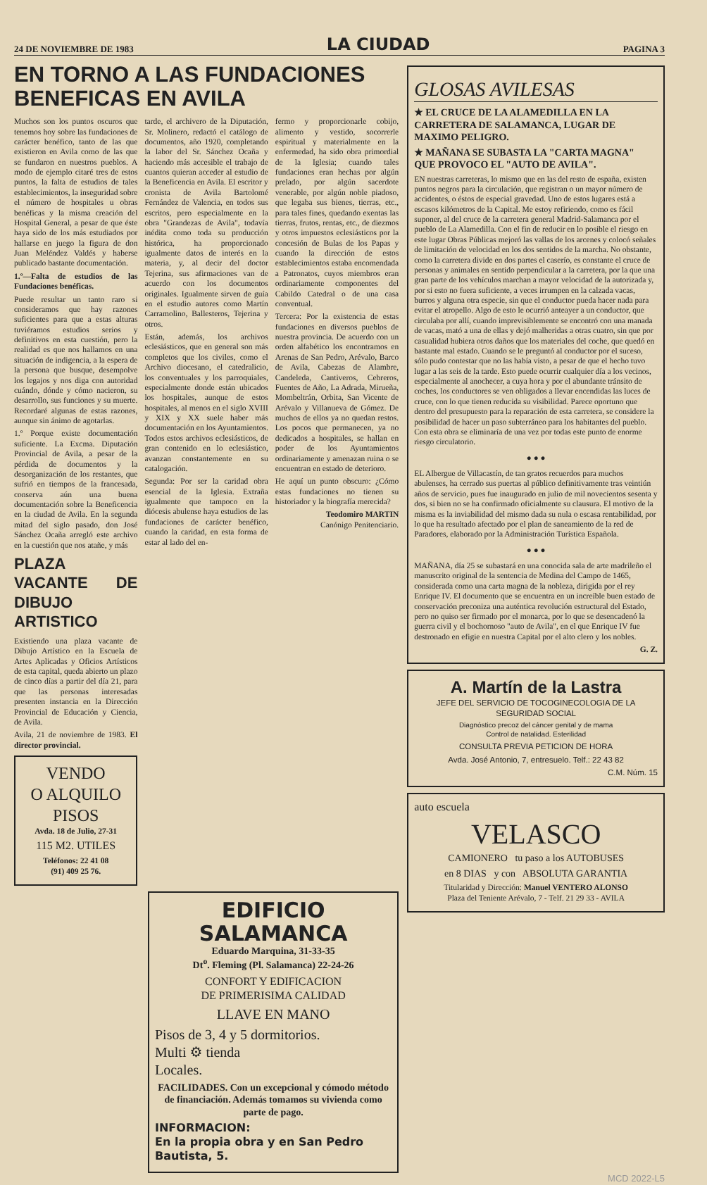24 DE NOVIEMBRE DE 1983 LA CIUDAD PAGINA 3
EN TORNO A LAS FUNDACIONES BENEFICAS EN AVILA
Muchos son los puntos oscuros que tenemos hoy sobre las fundaciones de carácter benéfico, tanto de las que existieron en Avila como de las que se fundaron en nuestros pueblos. A modo de ejemplo citaré tres de estos puntos, la falta de estudios de tales establecimientos, la inseguridad sobre el número de hospitales u obras benéficas y la misma creación del Hospital General, a pesar de que éste haya sido de los más estudiados por hallarse en juego la figura de don Juan Meléndez Valdés y haberse publicado bastante documentación.
1.º—Falta de estudios de las Fundaciones benéficas.
Puede resultar un tanto raro si consideramos que hay razones suficientes para que a estas alturas tuviéramos estudios serios y definitivos en esta cuestión, pero la realidad es que nos hallamos en una situación de indigencia, a la espera de la persona que busque, desempolve los legajos y nos diga con autoridad cuándo, dónde y cómo nacieron, su desarrollo, sus funciones y su muerte. Recordaré algunas de estas razones, aunque sin ánimo de agotarlas.
1.º Porque existe documentación suficiente. La Excma. Diputación Provincial de Avila, a pesar de la pérdida de documentos y la desorganización de los restantes, que sufrió en tiempos de la francesada, conserva aún una buena documentación sobre la Beneficencia en la ciudad de Avila. En la segunda mitad del siglo pasado, don José Sánchez Ocaña arregló este archivo en la cuestión que nos atañe, y más
PLAZA VACANTE DE DIBUJO ARTISTICO
Existiendo una plaza vacante de Dibujo Artístico en la Escuela de Artes Aplicadas y Oficios Artísticos de esta capital, queda abierto un plazo de cinco días a partir del día 21, para que las personas interesadas presenten instancia en la Dirección Provincial de Educación y Ciencia, de Avila.
Avila, 21 de noviembre de 1983. El director provincial.
VENDO
O ALQUILO
PISOS
Avda. 18 de Julio, 27-31
115 M2. UTILES
Teléfonos: 22 41 08
(91) 409 25 76.
tarde, el archivero de la Diputación, Sr. Molinero, redactó el catálogo de documentos, año 1920, completando la labor del Sr. Sánchez Ocaña y haciendo más accesible el trabajo de cuantos quieran acceder al estudio de la Beneficencia en Avila. El escritor y cronista de Avila Bartolomé Fernández de Valencia, en todos sus escritos, pero especialmente en la obra "Grandezas de Avila", todavía inédita como toda su producción histórica, ha proporcionado igualmente datos de interés en la materia, y, al decir del doctor Tejerina, sus afirmaciones van de acuerdo con los documentos originales. Igualmente sirven de guía en el estudio autores como Martín Carramolino, Ballesteros, Tejerina y otros.
Están, además, los archivos eclesiásticos, que en general son más completos que los civiles, como el Archivo diocesano, el catedralicio, los conventuales y los parroquiales, especialmente donde están ubicados los hospitales, aunque de estos hospitales, al menos en el siglo XVIII y XIX y XX suele haber más documentación en los Ayuntamientos. Todos estos archivos eclesiásticos, de gran contenido en lo eclesiástico, avanzan constantemente en su catalogación.
Segunda: Por ser la caridad obra esencial de la Iglesia. Extraña igualmente que tampoco en la diócesis abulense haya estudios de las fundaciones de carácter benéfico, cuando la caridad, en esta forma de estar al lado del en-
fermo y proporcionarle cobijo, alimento y vestido, socorrerle espiritual y materialmente en la enfermedad, ha sido obra primordial de la Iglesia; cuando tales fundaciones eran hechas por algún prelado, por algún sacerdote venerable, por algún noble piadoso, que legaba sus bienes, tierras, etc., para tales fines, quedando exentas las tierras, frutos, rentas, etc., de diezmos y otros impuestos eclesiásticos por la concesión de Bulas de los Papas y cuando la dirección de estos establecimientos estaba encomendada a Patronatos, cuyos miembros eran ordinariamente componentes del Cabildo Catedral o de una casa conventual.
Tercera: Por la existencia de estas fundaciones en diversos pueblos de nuestra provincia. De acuerdo con un orden alfabético los encontramos en Arenas de San Pedro, Arévalo, Barco de Avila, Cabezas de Alambre, Candeleda, Cantiveros, Cebreros, Fuentes de Año, La Adrada, Mirueña, Mombeltrán, Orbita, San Vicente de Arévalo y Villanueva de Gómez. De muchos de ellos ya no quedan restos. Los pocos que permanecen, ya no dedicados a hospitales, se hallan en poder de los Ayuntamientos ordinariamente y amenazan ruina o se encuentran en estado de deterioro.
He aquí un punto obscuro: ¿Cómo estas fundaciones no tienen su historiador y la biografía merecida?
Teodomiro MARTIN
Canónigo Penitenciario.
EDIFICIO
SALAMANCA
Eduardo Marquina, 31-33-35
Dt<sup>o</sup>. Fleming (Pl. Salamanca) 22-24-26
CONFORT Y EDIFICACION
DE PRIMERISIMA CALIDAD
LLAVE EN MANO
Pisos de 3, 4 y 5 dormitorios.
Multi ⚙ tienda
Locales.
FACILIDADES. Con un excepcional y cómodo método de financiación. Además tomamos su vivienda como parte de pago.
INFORMACION:
En la propia obra y en San Pedro Bautista, 5.
GLOSAS AVILESAS
★ EL CRUCE DE LA ALAMEDILLA EN LA CARRETERA DE SALAMANCA, LUGAR DE MAXIMO PELIGRO.
★ MAÑANA SE SUBASTA LA "CARTA MAGNA" QUE PROVOCO EL "AUTO DE AVILA".
EN nuestras carreteras, lo mismo que en las del resto de españa, existen puntos negros para la circulación, que registran o un mayor número de accidentes, o éstos de especial gravedad. Uno de estos lugares está a escasos kilómetros de la Capital. Me estoy refiriendo, como es fácil suponer, al del cruce de la carretera general Madrid-Salamanca por el pueblo de La Alamedilla. Con el fin de reducir en lo posible el riesgo en este lugar Obras Públicas mejoró las vallas de los arcenes y colocó señales de limitación de velocidad en los dos sentidos de la marcha. No obstante, como la carretera divide en dos partes el caserío, es constante el cruce de personas y animales en sentido perpendicular a la carretera, por la que una gran parte de los vehículos marchan a mayor velocidad de la autorizada y, por si esto no fuera suficiente, a veces irrumpen en la calzada vacas, burros y alguna otra especie, sin que el conductor pueda hacer nada para evitar el atropello. Algo de esto le ocurrió anteayer a un conductor, que circulaba por allí, cuando imprevisiblemente se encontró con una manada de vacas, mató a una de ellas y dejó malheridas a otras cuatro, sin que por casualidad hubiera otros daños que los materiales del coche, que quedó en bastante mal estado. Cuando se le preguntó al conductor por el suceso, sólo pudo contestar que no las había visto, a pesar de que el hecho tuvo lugar a las seis de la tarde. Esto puede ocurrir cualquier día a los vecinos, especialmente al anochecer, a cuya hora y por el abundante tránsito de coches, los conductores se ven obligados a llevar encendidas las luces de cruce, con lo que tienen reducida su visibilidad. Parece oportuno que dentro del presupuesto para la reparación de esta carretera, se considere la posibilidad de hacer un paso subterráneo para los habitantes del pueblo. Con esta obra se eliminaría de una vez por todas este punto de enorme riesgo circulatorio.
● ● ●
EL Albergue de Villacastín, de tan gratos recuerdos para muchos abulenses, ha cerrado sus puertas al público definitivamente tras veintiún años de servicio, pues fue inaugurado en julio de mil novecientos sesenta y dos, si bien no se ha confirmado oficialmente su clausura. El motivo de la misma es la inviabilidad del mismo dada su nula o escasa rentabilidad, por lo que ha resultado afectado por el plan de saneamiento de la red de Paradores, elaborado por la Administración Turística Española.
● ● ●
MAÑANA, día 25 se subastará en una conocida sala de arte madrileño el manuscrito original de la sentencia de Medina del Campo de 1465, considerada como una carta magna de la nobleza, dirigida por el rey Enrique IV. El documento que se encuentra en un increíble buen estado de conservación preconiza una auténtica revolución estructural del Estado, pero no quiso ser firmado por el monarca, por lo que se desencadenó la guerra civil y el bochornoso "auto de Avila", en el que Enrique IV fue destronado en efigie en nuestra Capital por el alto clero y los nobles.
G. Z.
A. Martín de la Lastra
JEFE DEL SERVICIO DE TOCOGINECOLOGIA DE LA SEGURIDAD SOCIAL
Diagnóstico precoz del cáncer genital y de mama
Control de natalidad. Esterilidad
CONSULTA PREVIA PETICION DE HORA
Avda. José Antonio, 7, entresuelo. Telf.: 22 43 82
C.M. Núm. 15
auto escuela
VELASCO
CAMIONERO tu paso a los AUTOBUSES
en 8 DIAS y con ABSOLUTA GARANTIA
Titularidad y Dirección: Manuel VENTERO ALONSO
Plaza del Teniente Arévalo, 7 - Telf. 21 29 33 - AVILA
MCD 2022-L5